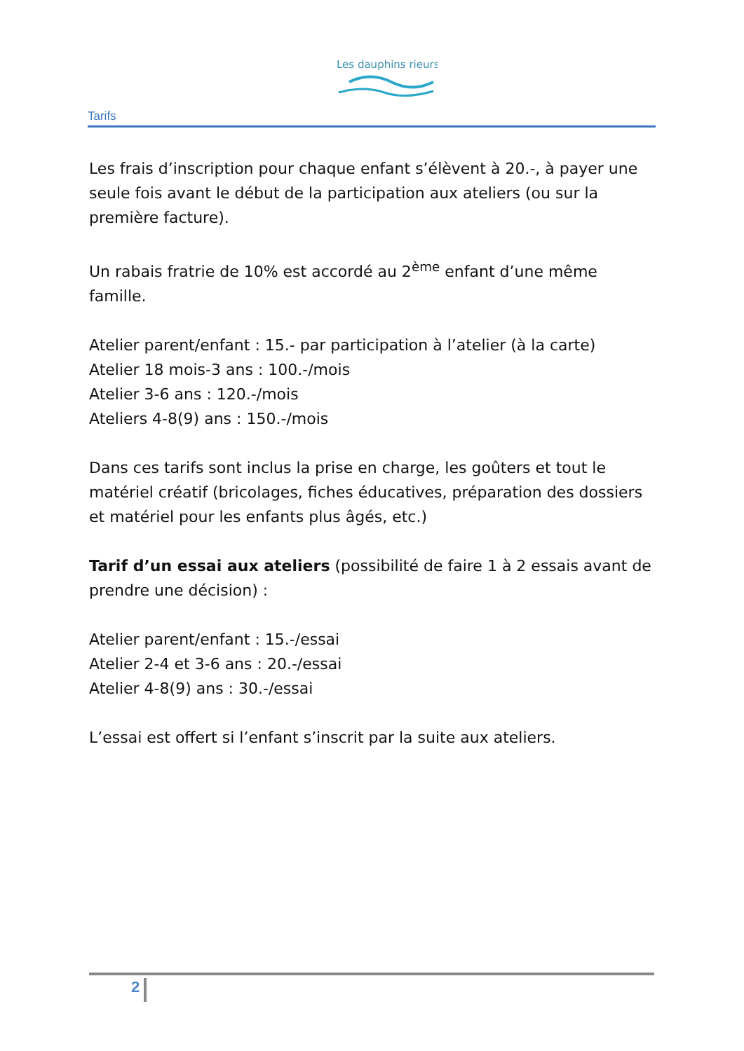Les dauphins rieurs
Tarifs
Les frais d’inscription pour chaque enfant s’élèvent à 20.-, à payer une seule fois avant le début de la participation aux ateliers (ou sur la première facture).
Un rabais fratrie de 10% est accordé au 2<sup>ème</sup> enfant d’une même famille.
Atelier parent/enfant : 15.- par participation à l’atelier (à la carte)
Atelier 18 mois-3 ans : 100.-/mois
Atelier 3-6 ans : 120.-/mois
Ateliers 4-8(9) ans : 150.-/mois
Dans ces tarifs sont inclus la prise en charge, les goûters et tout le matériel créatif (bricolages, fiches éducatives, préparation des dossiers et matériel pour les enfants plus âgés, etc.)
Tarif d’un essai aux ateliers (possibilité de faire 1 à 2 essais avant de prendre une décision) :
Atelier parent/enfant : 15.-/essai
Atelier 2-4 et 3-6 ans : 20.-/essai
Atelier 4-8(9) ans : 30.-/essai
L’essai est offert si l’enfant s’inscrit par la suite aux ateliers.
2